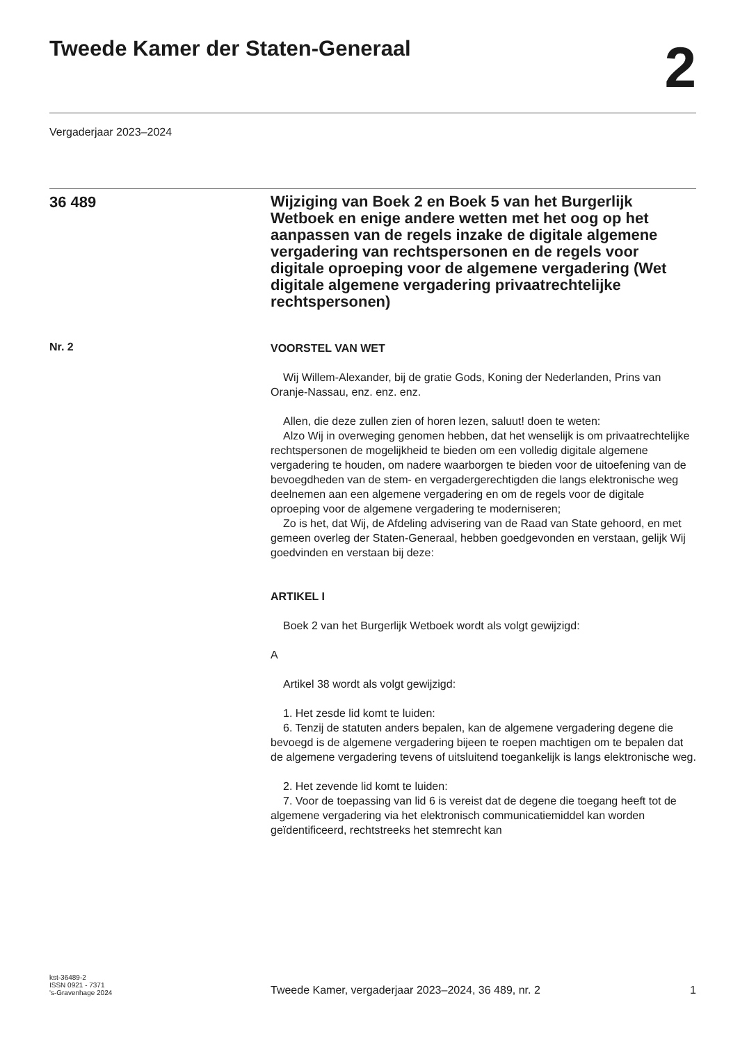Tweede Kamer der Staten-Generaal
2
Vergaderjaar 2023–2024
36 489
Wijziging van Boek 2 en Boek 5 van het Burgerlijk Wetboek en enige andere wetten met het oog op het aanpassen van de regels inzake de digitale algemene vergadering van rechtspersonen en de regels voor digitale oproeping voor de algemene vergadering (Wet digitale algemene vergadering privaatrechtelijke rechtspersonen)
Nr. 2
VOORSTEL VAN WET
Wij Willem-Alexander, bij de gratie Gods, Koning der Nederlanden, Prins van Oranje-Nassau, enz. enz. enz.
Allen, die deze zullen zien of horen lezen, saluut! doen te weten:
Alzo Wij in overweging genomen hebben, dat het wenselijk is om privaatrechtelijke rechtspersonen de mogelijkheid te bieden om een volledig digitale algemene vergadering te houden, om nadere waarborgen te bieden voor de uitoefening van de bevoegdheden van de stem- en vergadergerechtigden die langs elektronische weg deelnemen aan een algemene vergadering en om de regels voor de digitale oproeping voor de algemene vergadering te moderniseren;
Zo is het, dat Wij, de Afdeling advisering van de Raad van State gehoord, en met gemeen overleg der Staten-Generaal, hebben goedgevonden en verstaan, gelijk Wij goedvinden en verstaan bij deze:
ARTIKEL I
Boek 2 van het Burgerlijk Wetboek wordt als volgt gewijzigd:
A
Artikel 38 wordt als volgt gewijzigd:
1. Het zesde lid komt te luiden:
6. Tenzij de statuten anders bepalen, kan de algemene vergadering degene die bevoegd is de algemene vergadering bijeen te roepen machtigen om te bepalen dat de algemene vergadering tevens of uitsluitend toegankelijk is langs elektronische weg.
2. Het zevende lid komt te luiden:
7. Voor de toepassing van lid 6 is vereist dat de degene die toegang heeft tot de algemene vergadering via het elektronisch communicatiemiddel kan worden geïdentificeerd, rechtstreeks het stemrecht kan
kst-36489-2
ISSN 0921 - 7371
's-Gravenhage 2024
Tweede Kamer, vergaderjaar 2023–2024, 36 489, nr. 2
1